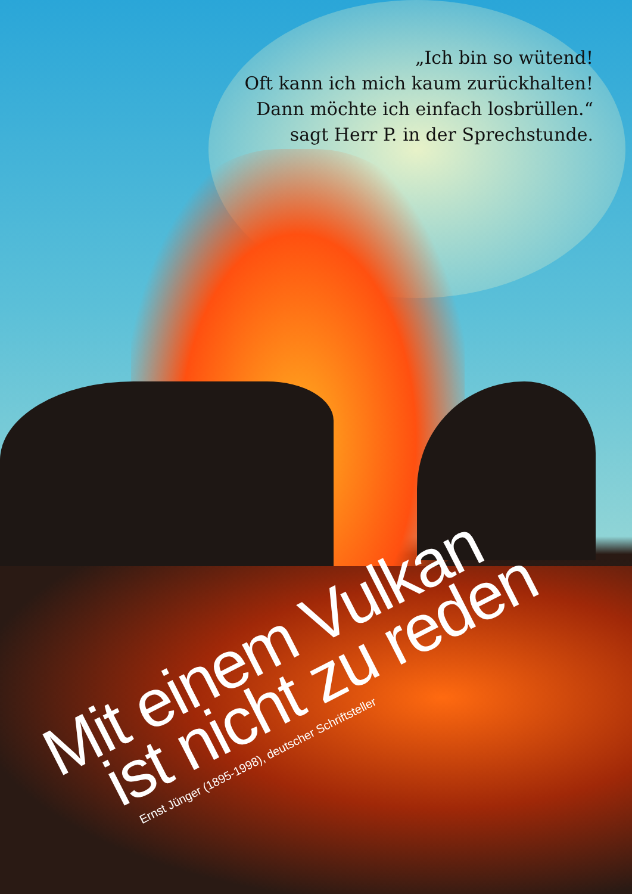„Ich bin so wütend!
Oft kann ich mich kaum zurückhalten!
Dann möchte ich einfach losbrüllen.“
sagt Herr P. in der Sprechstunde.
Mit einem Vulkan
ist nicht zu reden
Ernst Jünger (1895-1998), deutscher Schriftsteller